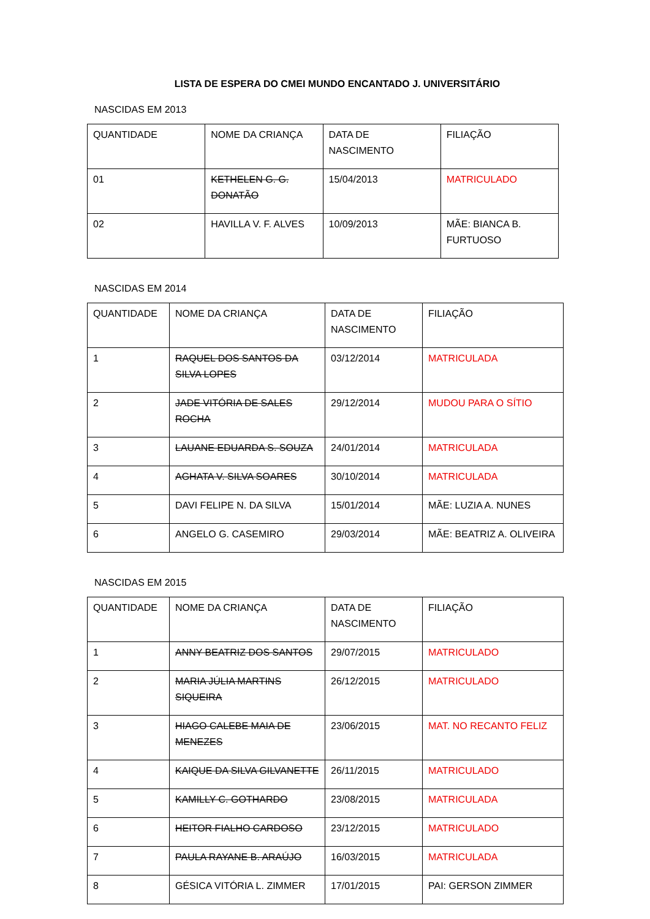LISTA DE ESPERA DO CMEI MUNDO ENCANTADO J. UNIVERSITÁRIO
NASCIDAS EM 2013
| QUANTIDADE | NOME DA CRIANÇA | DATA DE NASCIMENTO | FILIAÇÃO |
| 01 | KETHELEN G. G. DONATÃO | 15/04/2013 | MATRICULADO |
| 02 | HAVILLA V. F. ALVES | 10/09/2013 | MÃE: BIANCA B. FURTUOSO |
NASCIDAS EM 2014
| QUANTIDADE | NOME DA CRIANÇA | DATA DE NASCIMENTO | FILIAÇÃO |
| 1 | RAQUEL DOS SANTOS DA SILVA LOPES | 03/12/2014 | MATRICULADA |
| 2 | JADE VITÓRIA DE SALES ROCHA | 29/12/2014 | MUDOU PARA O SÍTIO |
| 3 | LAUANE EDUARDA S. SOUZA | 24/01/2014 | MATRICULADA |
| 4 | AGHATA V. SILVA SOARES | 30/10/2014 | MATRICULADA |
| 5 | DAVI FELIPE N. DA SILVA | 15/01/2014 | MÃE: LUZIA A. NUNES |
| 6 | ANGELO G. CASEMIRO | 29/03/2014 | MÃE: BEATRIZ A. OLIVEIRA |
NASCIDAS EM 2015
| QUANTIDADE | NOME DA CRIANÇA | DATA DE NASCIMENTO | FILIAÇÃO |
| 1 | ANNY BEATRIZ DOS SANTOS | 29/07/2015 | MATRICULADO |
| 2 | MARIA JÚLIA MARTINS SIQUEIRA | 26/12/2015 | MATRICULADO |
| 3 | HIAGO CALEBE MAIA DE MENEZES | 23/06/2015 | MAT. NO RECANTO FELIZ |
| 4 | KAIQUE DA SILVA GILVANETTE | 26/11/2015 | MATRICULADO |
| 5 | KAMILLY C. GOTHARDO | 23/08/2015 | MATRICULADA |
| 6 | HEITOR FIALHO CARDOSO | 23/12/2015 | MATRICULADO |
| 7 | PAULA RAYANE B. ARAÚJO | 16/03/2015 | MATRICULADA |
| 8 | GÉSICA VITÓRIA L. ZIMMER | 17/01/2015 | PAI: GERSON ZIMMER |